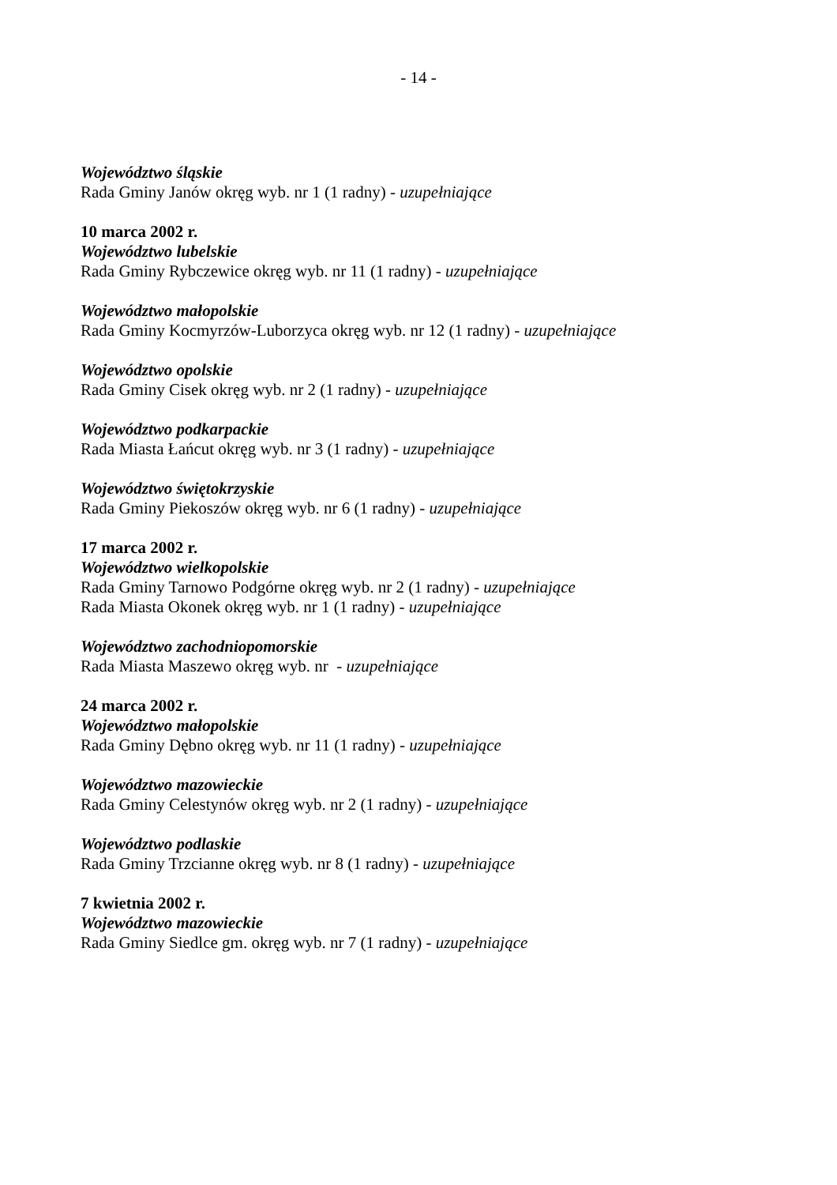- 14 -
Województwo śląskie
Rada Gminy Janów okręg wyb. nr 1 (1 radny) - uzupełniające
10 marca 2002 r.
Województwo lubelskie
Rada Gminy Rybczewice okręg wyb. nr 11 (1 radny) - uzupełniające
Województwo małopolskie
Rada Gminy Kocmyrzów-Luborzyca okręg wyb. nr 12 (1 radny) - uzupełniające
Województwo opolskie
Rada Gminy Cisek okręg wyb. nr 2 (1 radny) - uzupełniające
Województwo podkarpackie
Rada Miasta Łańcut okręg wyb. nr 3 (1 radny) - uzupełniające
Województwo świętokrzyskie
Rada Gminy Piekoszów okręg wyb. nr 6 (1 radny) - uzupełniające
17 marca 2002 r.
Województwo wielkopolskie
Rada Gminy Tarnowo Podgórne okręg wyb. nr 2 (1 radny) - uzupełniające
Rada Miasta Okonek okręg wyb. nr 1 (1 radny) - uzupełniające
Województwo zachodniopomorskie
Rada Miasta Maszewo okręg wyb. nr - uzupełniające
24 marca 2002 r.
Województwo małopolskie
Rada Gminy Dębno okręg wyb. nr 11 (1 radny) - uzupełniające
Województwo mazowieckie
Rada Gminy Celestynów okręg wyb. nr 2 (1 radny) - uzupełniające
Województwo podlaskie
Rada Gminy Trzcianne okręg wyb. nr 8 (1 radny) - uzupełniające
7 kwietnia 2002 r.
Województwo mazowieckie
Rada Gminy Siedlce gm. okręg wyb. nr 7 (1 radny) - uzupełniające